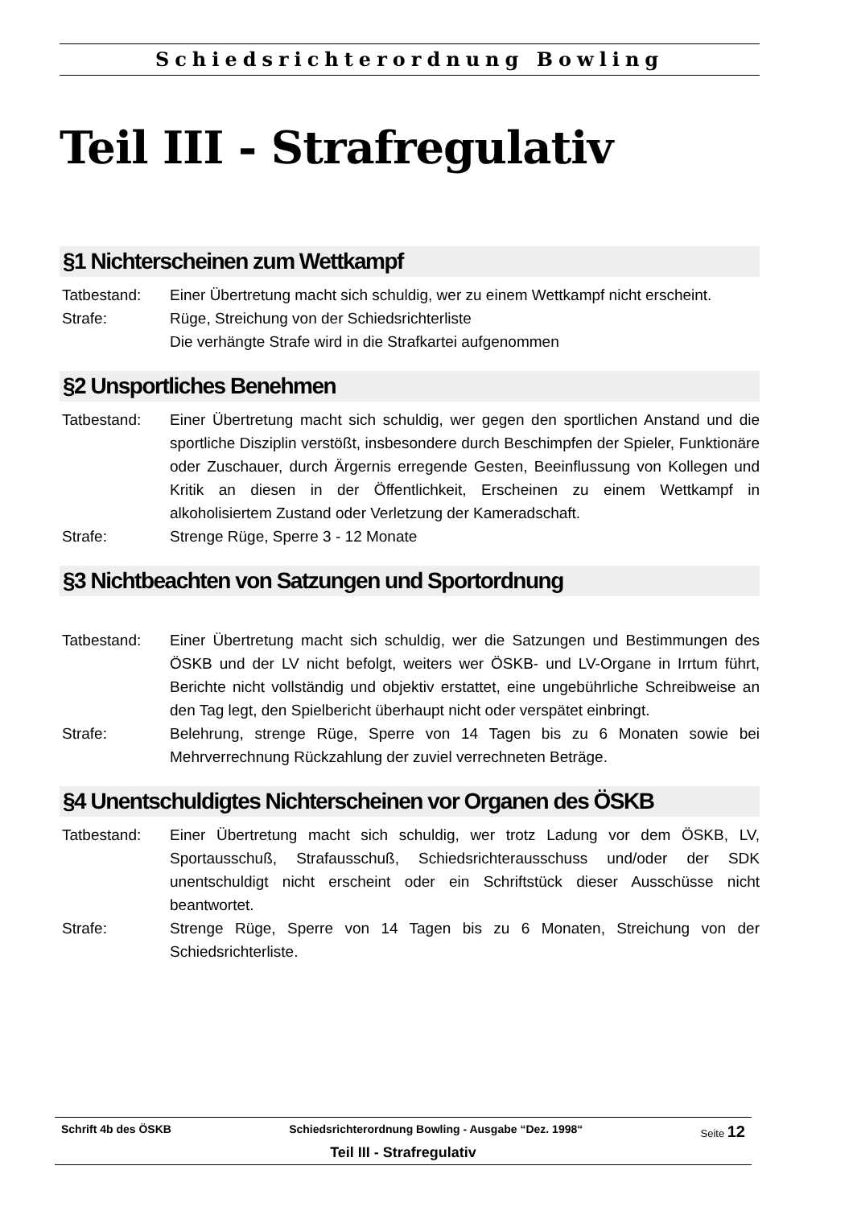Schiedsrichterordnung Bowling
Teil III - Strafregulativ
§1 Nichterscheinen zum Wettkampf
Tatbestand: Einer Übertretung macht sich schuldig, wer zu einem Wettkampf nicht erscheint.
Strafe: Rüge, Streichung von der Schiedsrichterliste
Die verhängte Strafe wird in die Strafkartei aufgenommen
§2 Unsportliches Benehmen
Tatbestand: Einer Übertretung macht sich schuldig, wer gegen den sportlichen Anstand und die sportliche Disziplin verstößt, insbesondere durch Beschimpfen der Spieler, Funktionäre oder Zuschauer, durch Ärgernis erregende Gesten, Beeinflussung von Kollegen und Kritik an diesen in der Öffentlichkeit, Erscheinen zu einem Wettkampf in alkoholisiertem Zustand oder Verletzung der Kameradschaft.
Strafe: Strenge Rüge, Sperre 3 - 12 Monate
§3 Nichtbeachten von Satzungen und Sportordnung
Tatbestand: Einer Übertretung macht sich schuldig, wer die Satzungen und Bestimmungen des ÖSKB und der LV nicht befolgt, weiters wer ÖSKB- und LV-Organe in Irrtum führt, Berichte nicht vollständig und objektiv erstattet, eine ungebührliche Schreibweise an den Tag legt, den Spielbericht überhaupt nicht oder verspätet einbringt.
Strafe: Belehrung, strenge Rüge, Sperre von 14 Tagen bis zu 6 Monaten sowie bei Mehrverrechnung Rückzahlung der zuviel verrechneten Beträge.
§4 Unentschuldigtes Nichterscheinen vor Organen des ÖSKB
Tatbestand: Einer Übertretung macht sich schuldig, wer trotz Ladung vor dem ÖSKB, LV, Sportausschuß, Strafausschuß, Schiedsrichterausschuss und/oder der SDK unentschuldigt nicht erscheint oder ein Schriftstück dieser Ausschüsse nicht beantwortet.
Strafe: Strenge Rüge, Sperre von 14 Tagen bis zu 6 Monaten, Streichung von der Schiedsrichterliste.
Schrift 4b des ÖSKB Schiedsrichterordnung Bowling - Ausgabe “Dez. 1998“Seite 12
Teil III - Strafregulativ